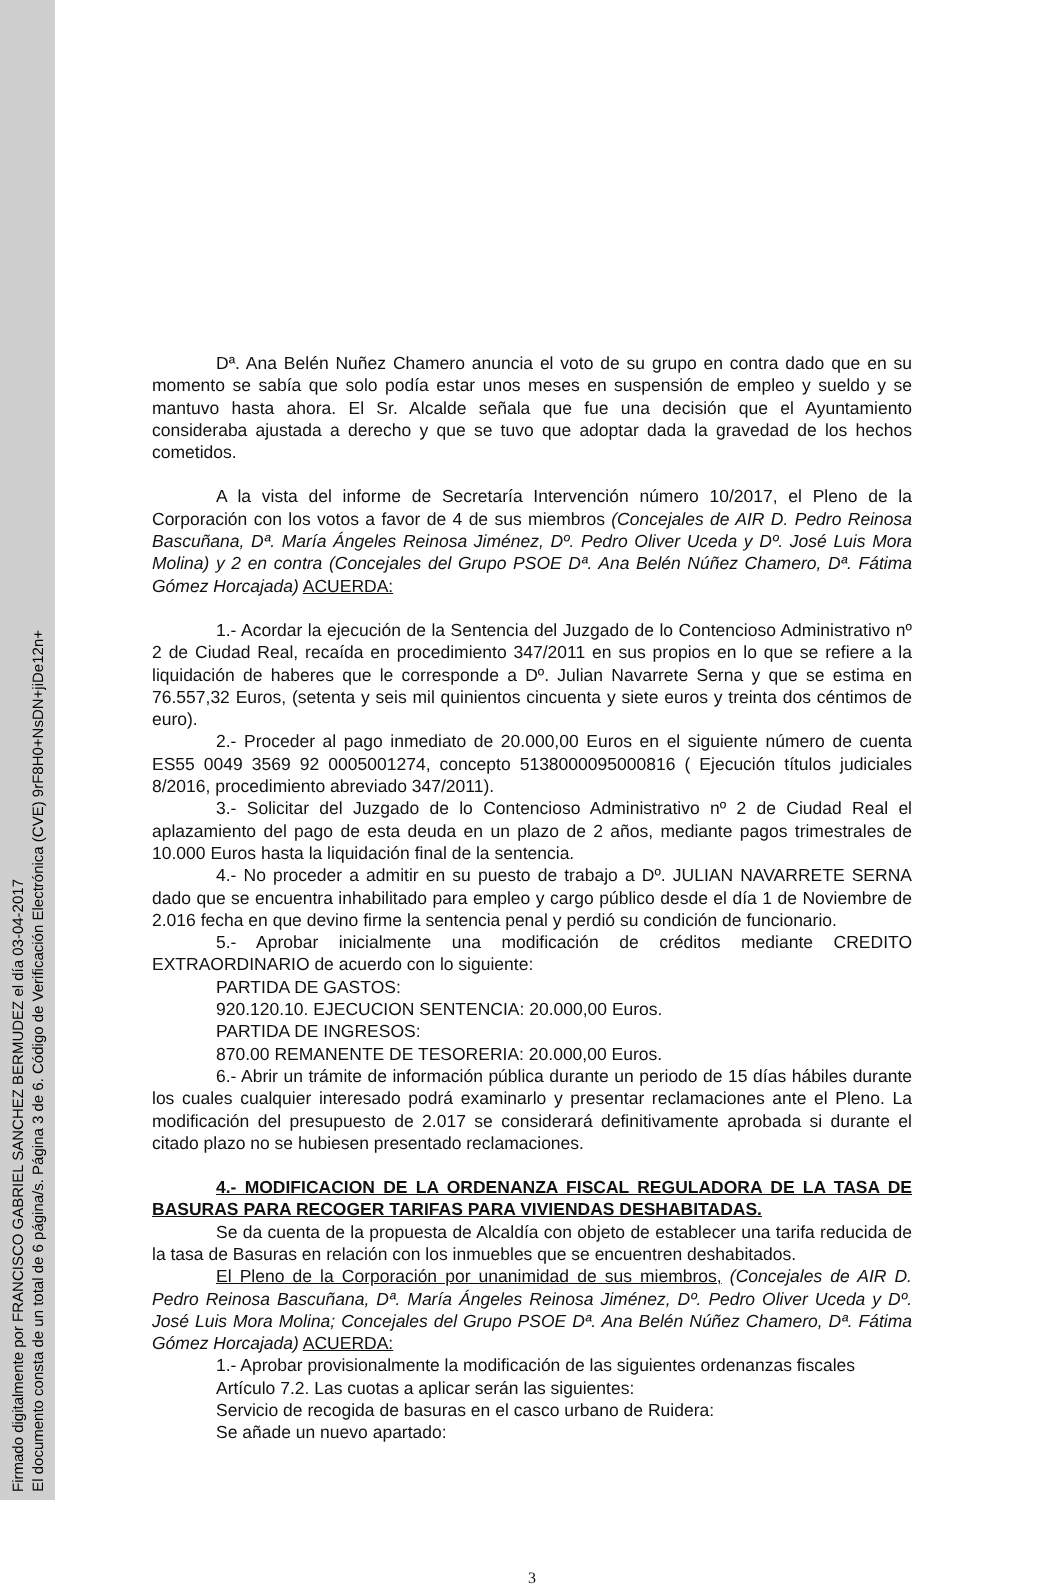Firmado digitalmente por FRANCISCO GABRIEL SANCHEZ BERMUDEZ el día 03-04-2017
El documento consta de un total de 6 página/s. Página 3 de 6. Código de Verificación Electrónica (CVE) 9rF8H0+NsDN+jiDe12n+
Dª. Ana Belén Nuñez Chamero anuncia el voto de su grupo en contra dado que en su momento se sabía que solo podía estar unos meses en suspensión de empleo y sueldo y se mantuvo hasta ahora. El Sr. Alcalde señala que fue una decisión que el Ayuntamiento consideraba ajustada a derecho y que se tuvo que adoptar dada la gravedad de los hechos cometidos.
A la vista del informe de Secretaría Intervención número 10/2017, el Pleno de la Corporación con los votos a favor de 4 de sus miembros (Concejales de AIR D. Pedro Reinosa Bascuñana, Dª. María Ángeles Reinosa Jiménez, Dº. Pedro Oliver Uceda y Dº. José Luis Mora Molina) y 2 en contra (Concejales del Grupo PSOE Dª. Ana Belén Núñez Chamero, Dª. Fátima Gómez Horcajada) ACUERDA:
1.- Acordar la ejecución de la Sentencia del Juzgado de lo Contencioso Administrativo nº 2 de Ciudad Real, recaída en procedimiento 347/2011 en sus propios en lo que se refiere a la liquidación de haberes que le corresponde a Dº. Julian Navarrete Serna y que se estima en 76.557,32 Euros, (setenta y seis mil quinientos cincuenta y siete euros y treinta dos céntimos de euro).
2.- Proceder al pago inmediato de 20.000,00 Euros en el siguiente número de cuenta ES55 0049 3569 92 0005001274, concepto 5138000095000816 ( Ejecución títulos judiciales 8/2016, procedimiento abreviado 347/2011).
3.- Solicitar del Juzgado de lo Contencioso Administrativo nº 2 de Ciudad Real el aplazamiento del pago de esta deuda en un plazo de 2 años, mediante pagos trimestrales de 10.000 Euros hasta la liquidación final de la sentencia.
4.- No proceder a admitir en su puesto de trabajo a Dº. JULIAN NAVARRETE SERNA dado que se encuentra inhabilitado para empleo y cargo público desde el día 1 de Noviembre de 2.016 fecha en que devino firme la sentencia penal y perdió su condición de funcionario.
5.- Aprobar inicialmente una modificación de créditos mediante CREDITO EXTRAORDINARIO de acuerdo con lo siguiente:
PARTIDA DE GASTOS:
920.120.10. EJECUCION SENTENCIA: 20.000,00 Euros.
PARTIDA DE INGRESOS:
870.00 REMANENTE DE TESORERIA: 20.000,00 Euros.
6.- Abrir un trámite de información pública durante un periodo de 15 días hábiles durante los cuales cualquier interesado podrá examinarlo y presentar reclamaciones ante el Pleno. La modificación del presupuesto de 2.017 se considerará definitivamente aprobada si durante el citado plazo no se hubiesen presentado reclamaciones.
4.- MODIFICACION DE LA ORDENANZA FISCAL REGULADORA DE LA TASA DE BASURAS PARA RECOGER TARIFAS PARA VIVIENDAS DESHABITADAS.
Se da cuenta de la propuesta de Alcaldía con objeto de establecer una tarifa reducida de la tasa de Basuras en relación con los inmuebles que se encuentren deshabitados.
El Pleno de la Corporación por unanimidad de sus miembros, (Concejales de AIR D. Pedro Reinosa Bascuñana, Dª. María Ángeles Reinosa Jiménez, Dº. Pedro Oliver Uceda y Dº. José Luis Mora Molina; Concejales del Grupo PSOE Dª. Ana Belén Núñez Chamero, Dª. Fátima Gómez Horcajada) ACUERDA:
1.- Aprobar provisionalmente la modificación de las siguientes ordenanzas fiscales
Artículo 7.2. Las cuotas a aplicar serán las siguientes:
Servicio de recogida de basuras en el casco urbano de Ruidera:
Se añade un nuevo apartado:
3